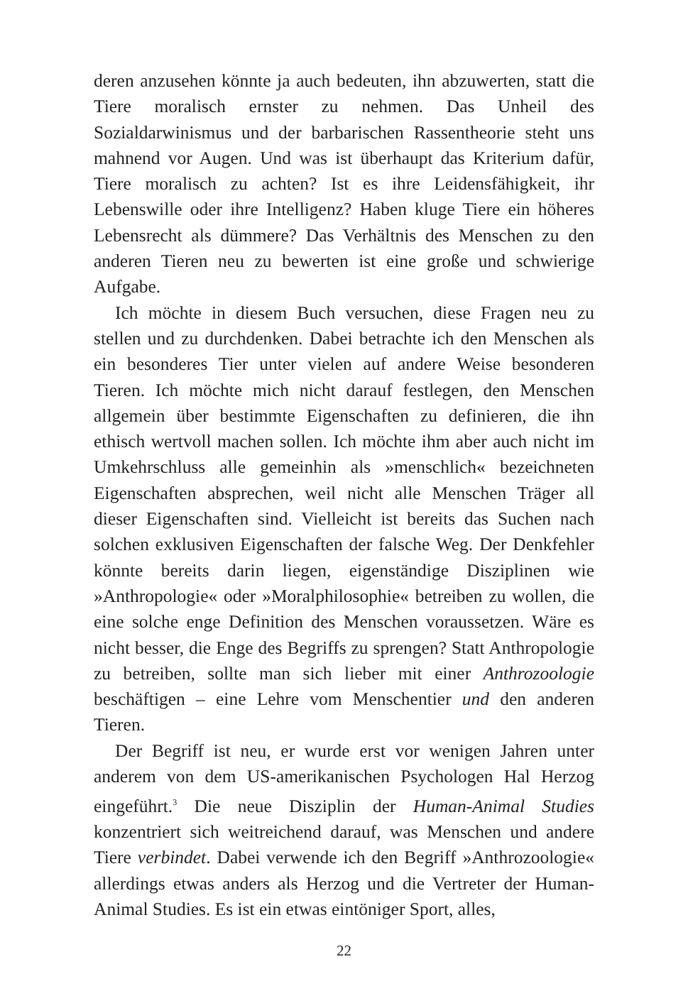deren anzusehen könnte ja auch bedeuten, ihn abzuwerten, statt die Tiere moralisch ernster zu nehmen. Das Unheil des Sozialdarwinismus und der barbarischen Rassentheorie steht uns mahnend vor Augen. Und was ist überhaupt das Kriterium dafür, Tiere moralisch zu achten? Ist es ihre Leidensfähigkeit, ihr Lebenswille oder ihre Intelligenz? Haben kluge Tiere ein höheres Lebensrecht als dümmere? Das Verhältnis des Menschen zu den anderen Tieren neu zu bewerten ist eine große und schwierige Aufgabe.
Ich möchte in diesem Buch versuchen, diese Fragen neu zu stellen und zu durchdenken. Dabei betrachte ich den Menschen als ein besonderes Tier unter vielen auf andere Weise besonderen Tieren. Ich möchte mich nicht darauf festlegen, den Menschen allgemein über bestimmte Eigenschaften zu definieren, die ihn ethisch wertvoll machen sollen. Ich möchte ihm aber auch nicht im Umkehrschluss alle gemeinhin als »menschlich« bezeichneten Eigenschaften absprechen, weil nicht alle Menschen Träger all dieser Eigenschaften sind. Vielleicht ist bereits das Suchen nach solchen exklusiven Eigenschaften der falsche Weg. Der Denkfehler könnte bereits darin liegen, eigenständige Disziplinen wie »Anthropologie« oder »Moralphilosophie« betreiben zu wollen, die eine solche enge Definition des Menschen voraussetzen. Wäre es nicht besser, die Enge des Begriffs zu sprengen? Statt Anthropologie zu betreiben, sollte man sich lieber mit einer Anthrozoologie beschäftigen – eine Lehre vom Menschentier und den anderen Tieren.
Der Begriff ist neu, er wurde erst vor wenigen Jahren unter anderem von dem US-amerikanischen Psychologen Hal Herzog eingeführt.<sup>3</sup> Die neue Disziplin der Human-Animal Studies konzentriert sich weitreichend darauf, was Menschen und andere Tiere verbindet. Dabei verwende ich den Begriff »Anthrozoologie« allerdings etwas anders als Herzog und die Vertreter der Human-Animal Studies. Es ist ein etwas eintöniger Sport, alles,
22